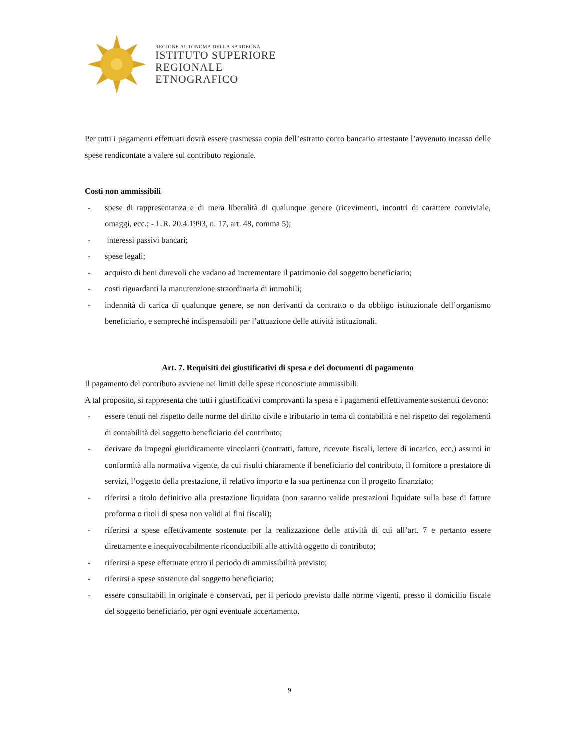REGIONE AUTONOMA DELLA SARDEGNA
ISTITUTO SUPERIORE
REGIONALE
ETNOGRAFICO
Per tutti i pagamenti effettuati dovrà essere trasmessa copia dell’estratto conto bancario attestante l’avvenuto incasso delle spese rendicontate a valere sul contributo regionale.
Costi non ammissibili
- spese di rappresentanza e di mera liberalità di qualunque genere (ricevimenti, incontri di carattere conviviale, omaggi, ecc.; - L.R. 20.4.1993, n. 17, art. 48, comma 5);
- interessi passivi bancari;
- spese legali;
- acquisto di beni durevoli che vadano ad incrementare il patrimonio del soggetto beneficiario;
- costi riguardanti la manutenzione straordinaria di immobili;
- indennità di carica di qualunque genere, se non derivanti da contratto o da obbligo istituzionale dell’organismo beneficiario, e sempreché indispensabili per l’attuazione delle attività istituzionali.
Art. 7. Requisiti dei giustificativi di spesa e dei documenti di pagamento
Il pagamento del contributo avviene nei limiti delle spese riconosciute ammissibili.
A tal proposito, si rappresenta che tutti i giustificativi comprovanti la spesa e i pagamenti effettivamente sostenuti devono:
- essere tenuti nel rispetto delle norme del diritto civile e tributario in tema di contabilità e nel rispetto dei regolamenti di contabilità del soggetto beneficiario del contributo;
- derivare da impegni giuridicamente vincolanti (contratti, fatture, ricevute fiscali, lettere di incarico, ecc.) assunti in conformità alla normativa vigente, da cui risulti chiaramente il beneficiario del contributo, il fornitore o prestatore di servizi, l’oggetto della prestazione, il relativo importo e la sua pertinenza con il progetto finanziato;
- riferirsi a titolo definitivo alla prestazione liquidata (non saranno valide prestazioni liquidate sulla base di fatture proforma o titoli di spesa non validi ai fini fiscali);
- riferirsi a spese effettivamente sostenute per la realizzazione delle attività di cui all’art. 7 e pertanto essere direttamente e inequivocabilmente riconducibili alle attività oggetto di contributo;
- riferirsi a spese effettuate entro il periodo di ammissibilità previsto;
- riferirsi a spese sostenute dal soggetto beneficiario;
- essere consultabili in originale e conservati, per il periodo previsto dalle norme vigenti, presso il domicilio fiscale del soggetto beneficiario, per ogni eventuale accertamento.
9